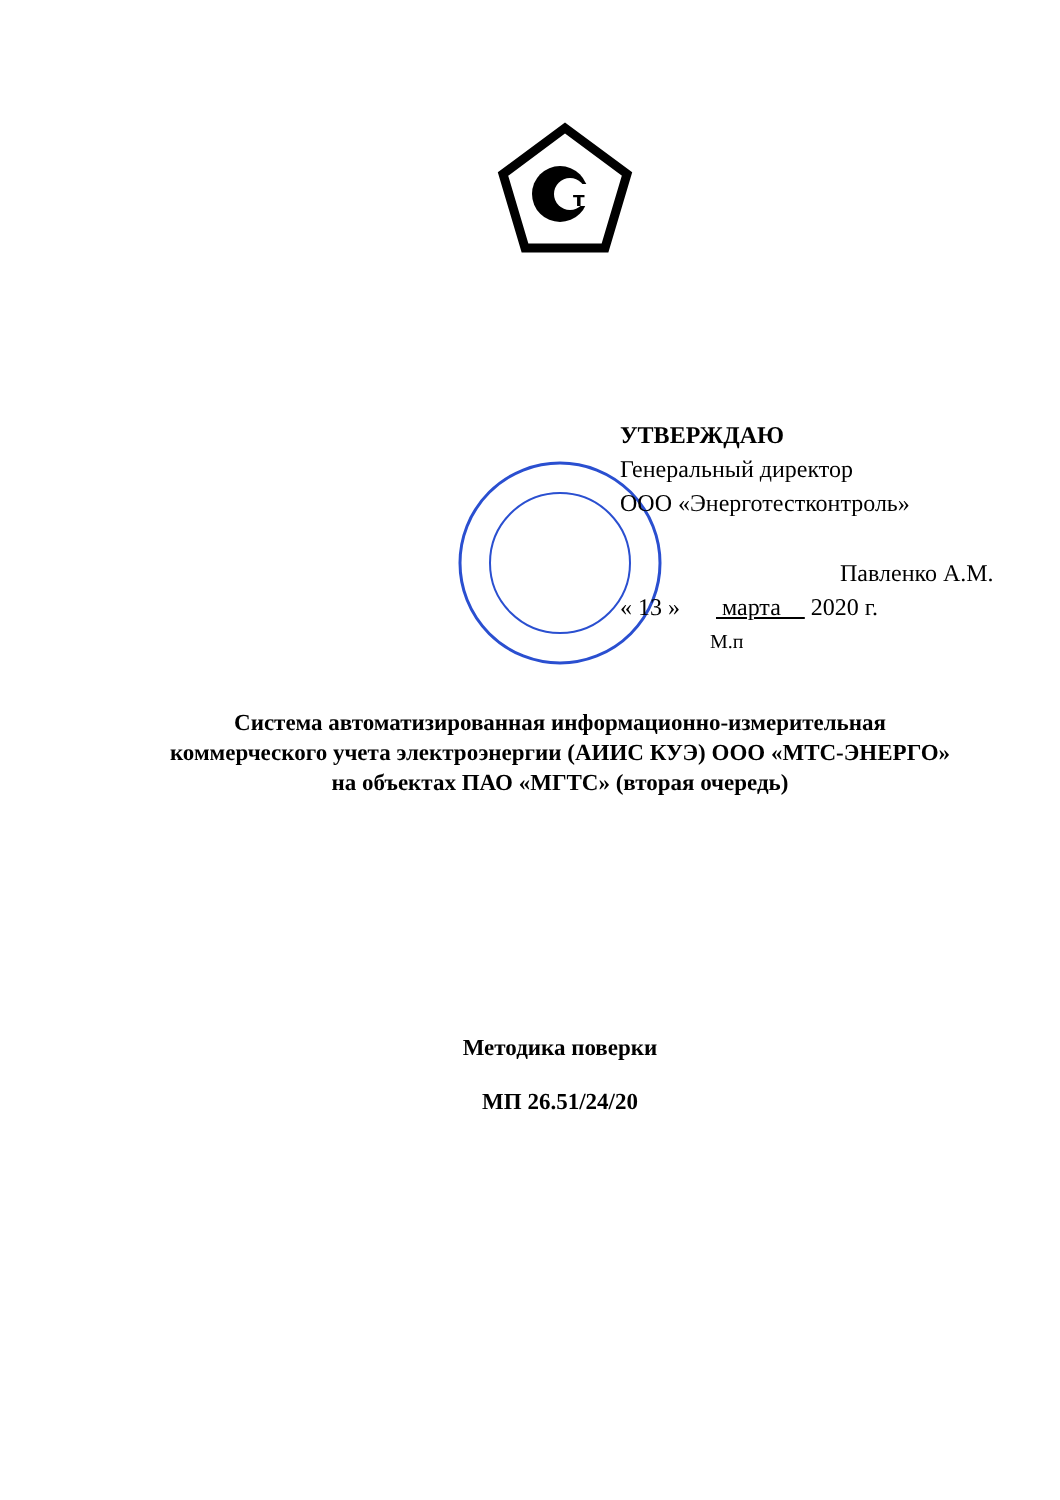т
УТВЕРЖДАЮ
Генеральный директор
ООО «Энерготестконтроль»
Павленко А.М.
« 13 » марта 2020 г.
М.п
Система автоматизированная информационно-измерительная
коммерческого учета электроэнергии (АИИС КУЭ) ООО «МТС-ЭНЕРГО»
на объектах ПАО «МГТС» (вторая очередь)
Методика поверки
МП 26.51/24/20